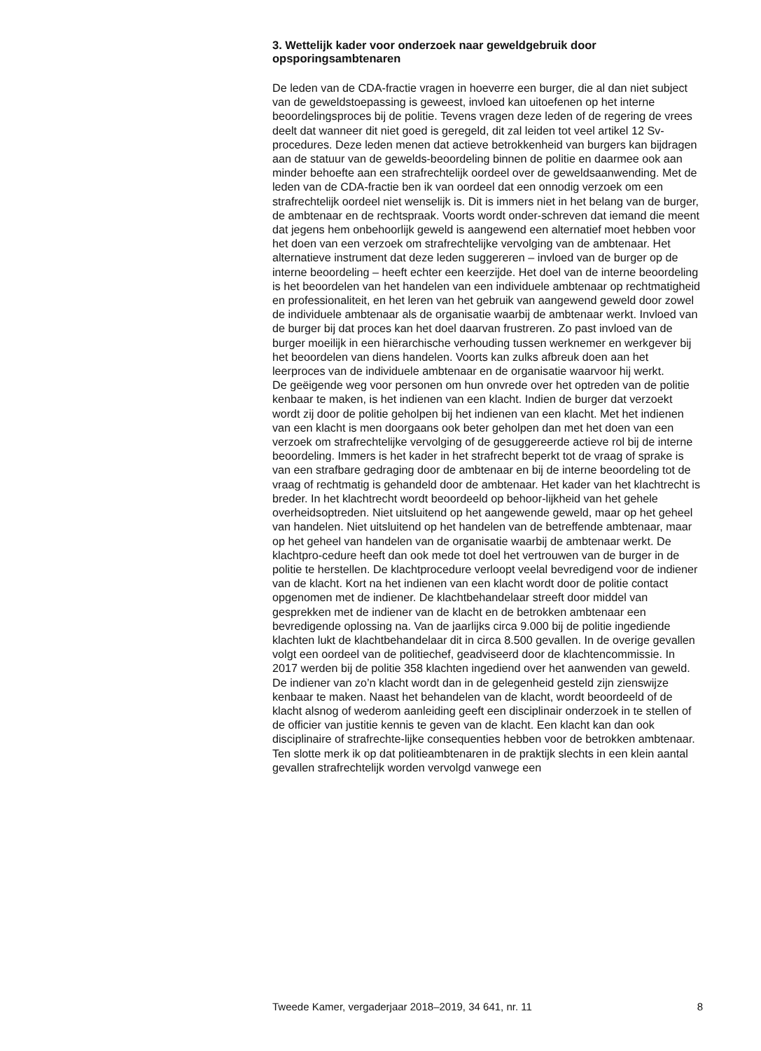3. Wettelijk kader voor onderzoek naar geweldgebruik door opsporingsambtenaren
De leden van de CDA-fractie vragen in hoeverre een burger, die al dan niet subject van de geweldstoepassing is geweest, invloed kan uitoefenen op het interne beoordelingsproces bij de politie. Tevens vragen deze leden of de regering de vrees deelt dat wanneer dit niet goed is geregeld, dit zal leiden tot veel artikel 12 Sv-procedures. Deze leden menen dat actieve betrokkenheid van burgers kan bijdragen aan de statuur van de gewelds-beoordeling binnen de politie en daarmee ook aan minder behoefte aan een strafrechtelijk oordeel over de geweldsaanwending. Met de leden van de CDA-fractie ben ik van oordeel dat een onnodig verzoek om een strafrechtelijk oordeel niet wenselijk is. Dit is immers niet in het belang van de burger, de ambtenaar en de rechtspraak. Voorts wordt onder-schreven dat iemand die meent dat jegens hem onbehoorlijk geweld is aangewend een alternatief moet hebben voor het doen van een verzoek om strafrechtelijke vervolging van de ambtenaar. Het alternatieve instrument dat deze leden suggereren – invloed van de burger op de interne beoordeling – heeft echter een keerzijde. Het doel van de interne beoordeling is het beoordelen van het handelen van een individuele ambtenaar op rechtmatigheid en professionaliteit, en het leren van het gebruik van aangewend geweld door zowel de individuele ambtenaar als de organisatie waarbij de ambtenaar werkt. Invloed van de burger bij dat proces kan het doel daarvan frustreren. Zo past invloed van de burger moeilijk in een hiërarchische verhouding tussen werknemer en werkgever bij het beoordelen van diens handelen. Voorts kan zulks afbreuk doen aan het leerproces van de individuele ambtenaar en de organisatie waarvoor hij werkt.
De geëigende weg voor personen om hun onvrede over het optreden van de politie kenbaar te maken, is het indienen van een klacht. Indien de burger dat verzoekt wordt zij door de politie geholpen bij het indienen van een klacht. Met het indienen van een klacht is men doorgaans ook beter geholpen dan met het doen van een verzoek om strafrechtelijke vervolging of de gesuggereerde actieve rol bij de interne beoordeling. Immers is het kader in het strafrecht beperkt tot de vraag of sprake is van een strafbare gedraging door de ambtenaar en bij de interne beoordeling tot de vraag of rechtmatig is gehandeld door de ambtenaar. Het kader van het klachtrecht is breder. In het klachtrecht wordt beoordeeld op behoor-lijkheid van het gehele overheidsoptreden. Niet uitsluitend op het aangewende geweld, maar op het geheel van handelen. Niet uitsluitend op het handelen van de betreffende ambtenaar, maar op het geheel van handelen van de organisatie waarbij de ambtenaar werkt. De klachtpro-cedure heeft dan ook mede tot doel het vertrouwen van de burger in de politie te herstellen. De klachtprocedure verloopt veelal bevredigend voor de indiener van de klacht. Kort na het indienen van een klacht wordt door de politie contact opgenomen met de indiener. De klachtbehandelaar streeft door middel van gesprekken met de indiener van de klacht en de betrokken ambtenaar een bevredigende oplossing na. Van de jaarlijks circa 9.000 bij de politie ingediende klachten lukt de klachtbehandelaar dit in circa 8.500 gevallen. In de overige gevallen volgt een oordeel van de politiechef, geadviseerd door de klachtencommissie. In 2017 werden bij de politie 358 klachten ingediend over het aanwenden van geweld. De indiener van zo’n klacht wordt dan in de gelegenheid gesteld zijn zienswijze kenbaar te maken. Naast het behandelen van de klacht, wordt beoordeeld of de klacht alsnog of wederom aanleiding geeft een disciplinair onderzoek in te stellen of de officier van justitie kennis te geven van de klacht. Een klacht kan dan ook disciplinaire of strafrechte-lijke consequenties hebben voor de betrokken ambtenaar.
Ten slotte merk ik op dat politieambtenaren in de praktijk slechts in een klein aantal gevallen strafrechtelijk worden vervolgd vanwege een
Tweede Kamer, vergaderjaar 2018–2019, 34 641, nr. 11 8